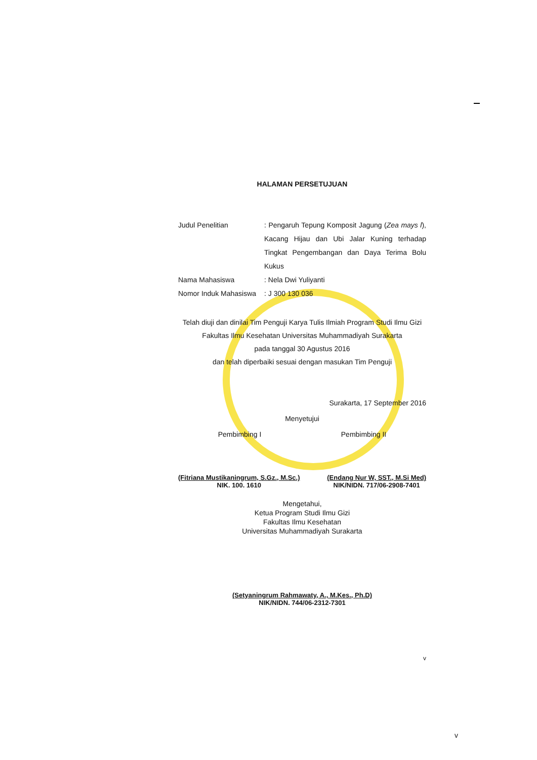HALAMAN PERSETUJUAN
Judul Penelitian : Pengaruh Tepung Komposit Jagung (Zea mays l), Kacang Hijau dan Ubi Jalar Kuning terhadap Tingkat Pengembangan dan Daya Terima Bolu Kukus
Nama Mahasiswa : Nela Dwi Yuliyanti
Nomor Induk Mahasiswa
: J 300 130 036
Telah diuji dan dinilai Tim Penguji Karya Tulis Ilmiah Program Studi Ilmu Gizi
Fakultas Ilmu Kesehatan Universitas Muhammadiyah Surakarta
pada tanggal 30 Agustus 2016
dan telah diperbaiki sesuai dengan masukan Tim Penguji
Surakarta, 17 September 2016
Menyetujui
Pembimbing I Pembimbing II
(Fitriana Mustikaningrum, S.Gz., M.Sc.)
NIK. 100. 1610
(Endang Nur W, SST., M.Si Med)
NIK/NIDN. 717/06-2908-7401
Mengetahui,
Ketua Program Studi Ilmu Gizi
Fakultas Ilmu Kesehatan
Universitas Muhammadiyah Surakarta
(Setyaningrum Rahmawaty, A., M.Kes., Ph.D)
NIK/NIDN. 744/06-2312-7301
v
v